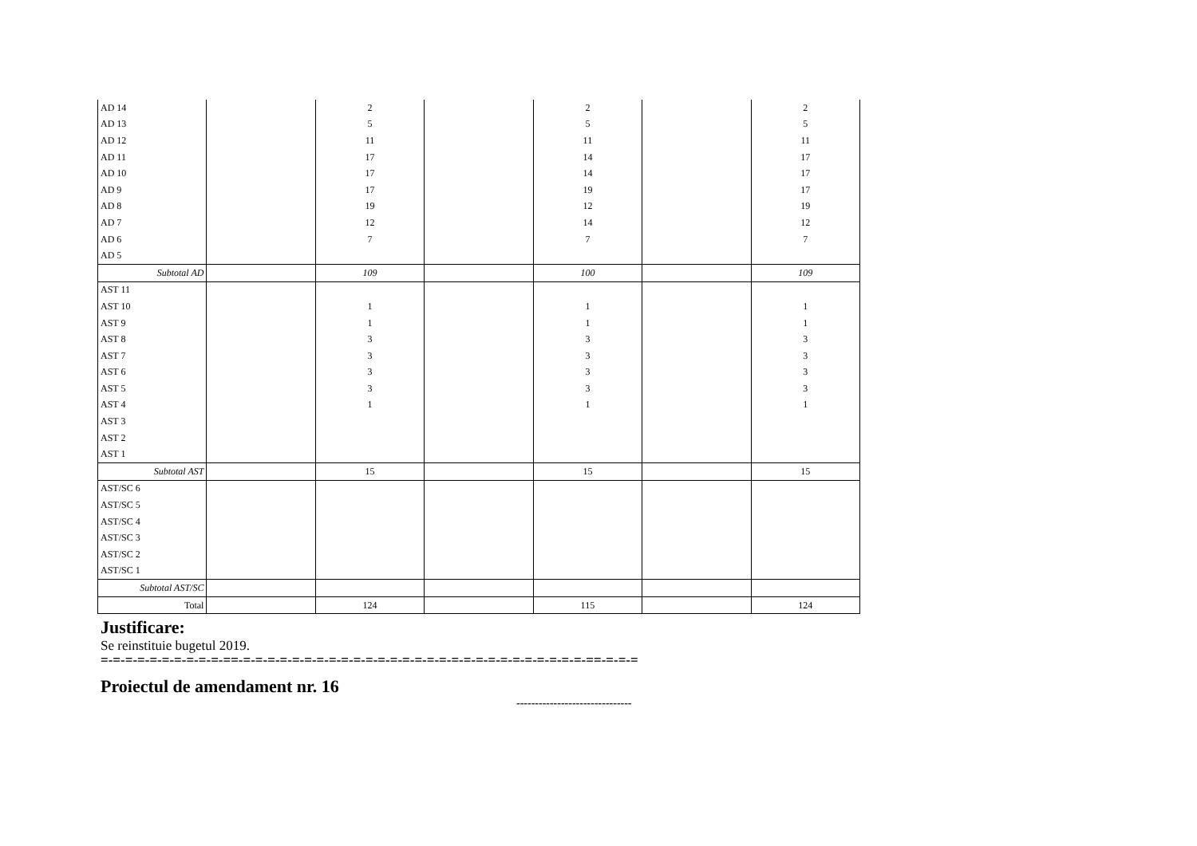| AD 14 | | 2 | | 2 | | 2 |
| AD 13 | | 5 | | 5 | | 5 |
| AD 12 | | 11 | | 11 | | 11 |
| AD 11 | | 17 | | 14 | | 17 |
| AD 10 | | 17 | | 14 | | 17 |
| AD 9 | | 17 | | 19 | | 17 |
| AD 8 | | 19 | | 12 | | 19 |
| AD 7 | | 12 | | 14 | | 12 |
| AD 6 | | 7 | | 7 | | 7 |
| AD 5 | | | | | | |
| Subtotal AD | | 109 | | 100 | | 109 |
| AST 11 | | | | | | |
| AST 10 | | 1 | | 1 | | 1 |
| AST 9 | | 1 | | 1 | | 1 |
| AST 8 | | 3 | | 3 | | 3 |
| AST 7 | | 3 | | 3 | | 3 |
| AST 6 | | 3 | | 3 | | 3 |
| AST 5 | | 3 | | 3 | | 3 |
| AST 4 | | 1 | | 1 | | 1 |
| AST 3 | | | | | | |
| AST 2 | | | | | | |
| AST 1 | | | | | | |
| Subtotal AST | | 15 | | 15 | | 15 |
| AST/SC 6 | | | | | | |
| AST/SC 5 | | | | | | |
| AST/SC 4 | | | | | | |
| AST/SC 3 | | | | | | |
| AST/SC 2 | | | | | | |
| AST/SC 1 | | | | | | |
| Subtotal AST/SC | | | | | | |
| Total | | 124 | | 115 | | 124 |
Justificare:
Se reinstituie bugetul 2019.
=-=-=-=-=-=-=-=-=-=-==-=-=-=-=-=-=-=-=-=-=-=-=-=-=-=-=-=-=-=-=-=-=-=-=-=-=-=-=-==-=-=-=
Proiectul de amendament nr. 16
-------------------------------